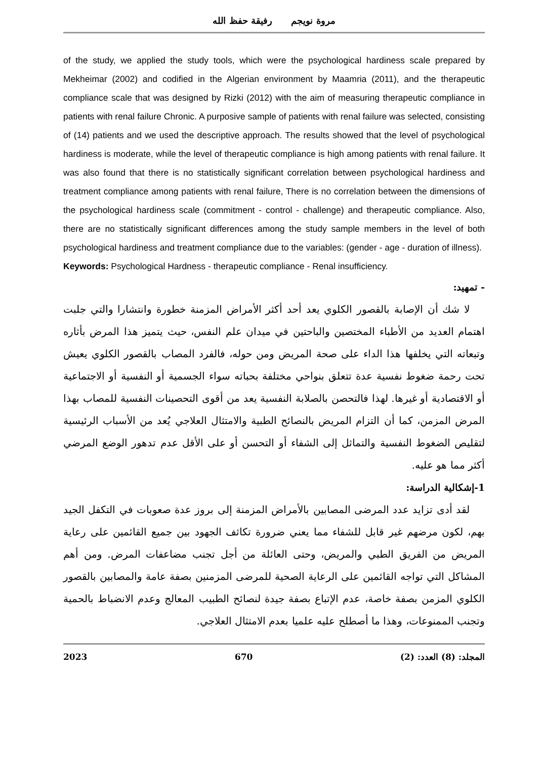مروة نويجم رفيقة حفظ الله
of the study, we applied the study tools, which were the psychological hardiness scale prepared by Mekheimar (2002) and codified in the Algerian environment by Maamria (2011), and the therapeutic compliance scale that was designed by Rizki (2012) with the aim of measuring therapeutic compliance in patients with renal failure Chronic. A purposive sample of patients with renal failure was selected, consisting of (14) patients and we used the descriptive approach. The results showed that the level of psychological hardiness is moderate, while the level of therapeutic compliance is high among patients with renal failure. It was also found that there is no statistically significant correlation between psychological hardiness and treatment compliance among patients with renal failure, There is no correlation between the dimensions of the psychological hardiness scale (commitment - control - challenge) and therapeutic compliance. Also, there are no statistically significant differences among the study sample members in the level of both psychological hardiness and treatment compliance due to the variables: (gender - age - duration of illness).
Keywords: Psychological Hardness - therapeutic compliance - Renal insufficiency.
- تمهيد:
لا شك أن الإصابة بالقصور الكلوي يعد أحد أكثر الأمراض المزمنة خطورة وانتشارا والتي جلبت اهتمام العديد من الأطباء المختصين والباحتين في ميدان علم النفس، حيث يتميز هذا المرض بأثاره وتبعاته التي يخلفها هذا الداء على صحة المريض ومن حوله، فالفرد المصاب بالقصور الكلوي يعيش تحت رحمة ضغوط نفسية عدة تتعلق بنواحي مختلفة بحباته سواء الجسمية أو النفسية أو الاجتماعية أو الاقتصادية أو غيرها. لهذا فالتحصن بالصلابة النفسية يعد من أقوى التحصينات النفسية للمصاب بهذا المرض المزمن، كما أن التزام المريض بالنصائح الطبية والامتثال العلاجي يُعد من الأسباب الرئيسية لتقليص الضغوط النفسية والتماثل إلى الشفاء أو التحسن أو على الأقل عدم تدهور الوضع المرضي أكثر مما هو عليه.
1-إشكالية الدراسة:
لقد أدى تزايد عدد المرضى المصابين بالأمراض المزمنة إلى بروز عدة صعوبات في التكفل الجيد بهم، لكون مرضهم غير قابل للشفاء مما يعني ضرورة تكاثف الجهود بين جميع القائمين على رعاية المريض من الفريق الطبي والمريض، وحتى العائلة من أجل تجنب مضاعفات المرض. ومن أهم المشاكل التي تواجه القائمين على الرعاية الصحية للمرضى المزمنين بصفة عامة والمصابين بالقصور الكلوي المزمن بصفة خاصة، عدم الإتباع بصفة جيدة لنصائح الطبيب المعالج وعدم الانضباط بالحمية وتجنب الممنوعات، وهذا ما أصطلح عليه علميا بعدم الامتثال العلاجي.
2023 670 المجلد: (8) العدد: (2)